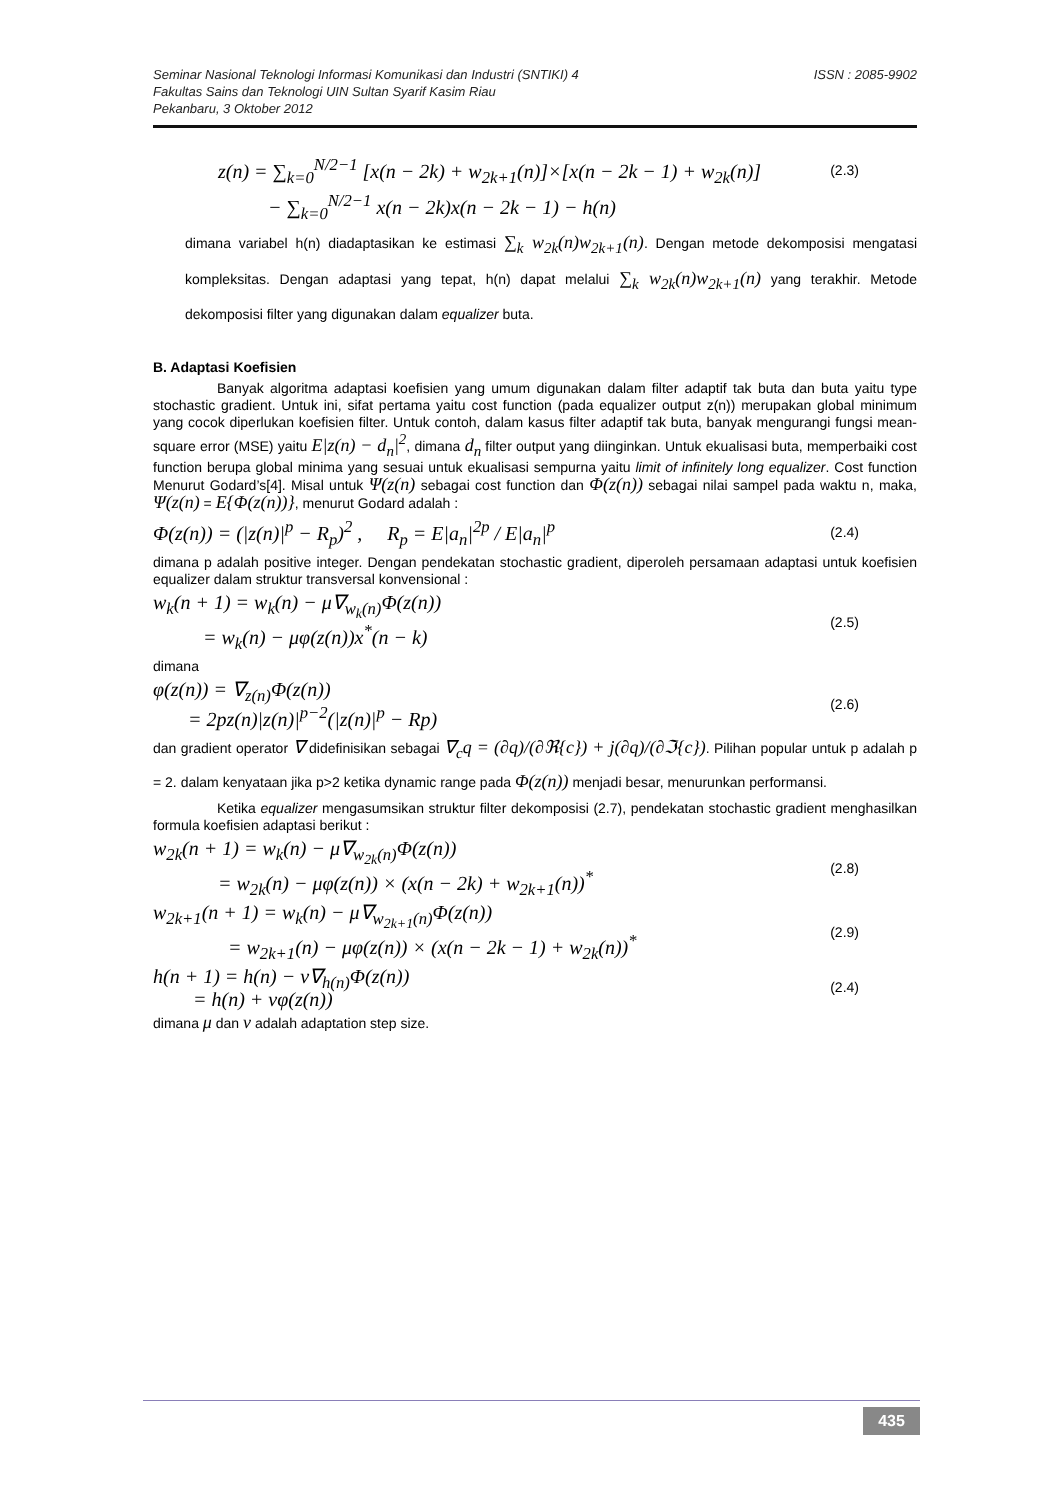ISSN : 2085-9902 Seminar Nasional Teknologi Informasi Komunikasi dan Industri (SNTIKI) 4
Fakultas Sains dan Teknologi UIN Sultan Syarif Kasim Riau
Pekanbaru, 3 Oktober 2012
z(n) = ∑<sub>k=0</sub><sup>N/2−1</sup> [x(n − 2k) + w<sub>2k+1</sub>(n)]×[x(n − 2k − 1) + w<sub>2k</sub>(n)] (2.3)
− ∑<sub>k=0</sub><sup>N/2−1</sup> x(n − 2k)x(n − 2k − 1) − h(n)
dimana variabel h(n) diadaptasikan ke estimasi ∑<sub>k</sub> w<sub>2k</sub>(n)w<sub>2k+1</sub>(n). Dengan metode dekomposisi mengatasi kompleksitas. Dengan adaptasi yang tepat, h(n) dapat melalui ∑<sub>k</sub> w<sub>2k</sub>(n)w<sub>2k+1</sub>(n) yang terakhir. Metode dekomposisi filter yang digunakan dalam equalizer buta.
B. Adaptasi Koefisien
Banyak algoritma adaptasi koefisien yang umum digunakan dalam filter adaptif tak buta dan buta yaitu type stochastic gradient. Untuk ini, sifat pertama yaitu cost function (pada equalizer output z(n)) merupakan global minimum yang cocok diperlukan koefisien filter. Untuk contoh, dalam kasus filter adaptif tak buta, banyak mengurangi fungsi mean-square error (MSE) yaitu E|z(n) − d<sub>n</sub>|<sup>2</sup>, dimana d<sub>n</sub> filter output yang diinginkan. Untuk ekualisasi buta, memperbaiki cost function berupa global minima yang sesuai untuk ekualisasi sempurna yaitu limit of infinitely long equalizer. Cost function Menurut Godard’s[4]. Misal untuk Ψ(z(n) sebagai cost function dan Φ(z(n)) sebagai nilai sampel pada waktu n, maka, Ψ(z(n) = E{Φ(z(n))}, menurut Godard adalah :
Φ(z(n)) = (|z(n)|<sup>p</sup> − R<sub>p</sub>)<sup>2</sup> , R<sub>p</sub> = E|a<sub>n</sub>|<sup>2p</sup> / E|a<sub>n</sub>|<sup>p</sup> (2.4)
dimana p adalah positive integer. Dengan pendekatan stochastic gradient, diperoleh persamaan adaptasi untuk koefisien equalizer dalam struktur transversal konvensional :
w<sub>k</sub>(n + 1) = w<sub>k</sub>(n) − μ∇<sub>w<sub>k</sub>(n)</sub>Φ(z(n))
= w<sub>k</sub>(n) − μφ(z(n))x<sup>*</sup>(n − k) (2.5)
dimana
φ(z(n)) = ∇<sub>z(n)</sub>Φ(z(n))
= 2pz(n)|z(n)|<sup>p−2</sup>(|z(n)|<sup>p</sup> − Rp) (2.6)
dan gradient operator ∇ didefinisikan sebagai ∇<sub>c</sub>q = (∂q)/(∂ℜ{c}) + j(∂q)/(∂ℑ{c}). Pilihan popular untuk p adalah p = 2. dalam kenyataan jika p>2 ketika dynamic range pada Φ(z(n)) menjadi besar, menurunkan performansi.
Ketika equalizer mengasumsikan struktur filter dekomposisi (2.7), pendekatan stochastic gradient menghasilkan formula koefisien adaptasi berikut :
w<sub>2k</sub>(n + 1) = w<sub>k</sub>(n) − μ∇<sub>w<sub>2k</sub>(n)</sub>Φ(z(n))
= w<sub>2k</sub>(n) − μφ(z(n)) × (x(n − 2k) + w<sub>2k+1</sub>(n))<sup>*</sup> (2.8)
w<sub>2k+1</sub>(n + 1) = w<sub>k</sub>(n) − μ∇<sub>w<sub>2k+1</sub>(n)</sub>Φ(z(n))
= w<sub>2k+1</sub>(n) − μφ(z(n)) × (x(n − 2k − 1) + w<sub>2k</sub>(n))<sup>*</sup> (2.9)
h(n + 1) = h(n) − v∇<sub>h(n)</sub>Φ(z(n))
= h(n) + vφ(z(n)) (2.4)
dimana μ dan v adalah adaptation step size.
435